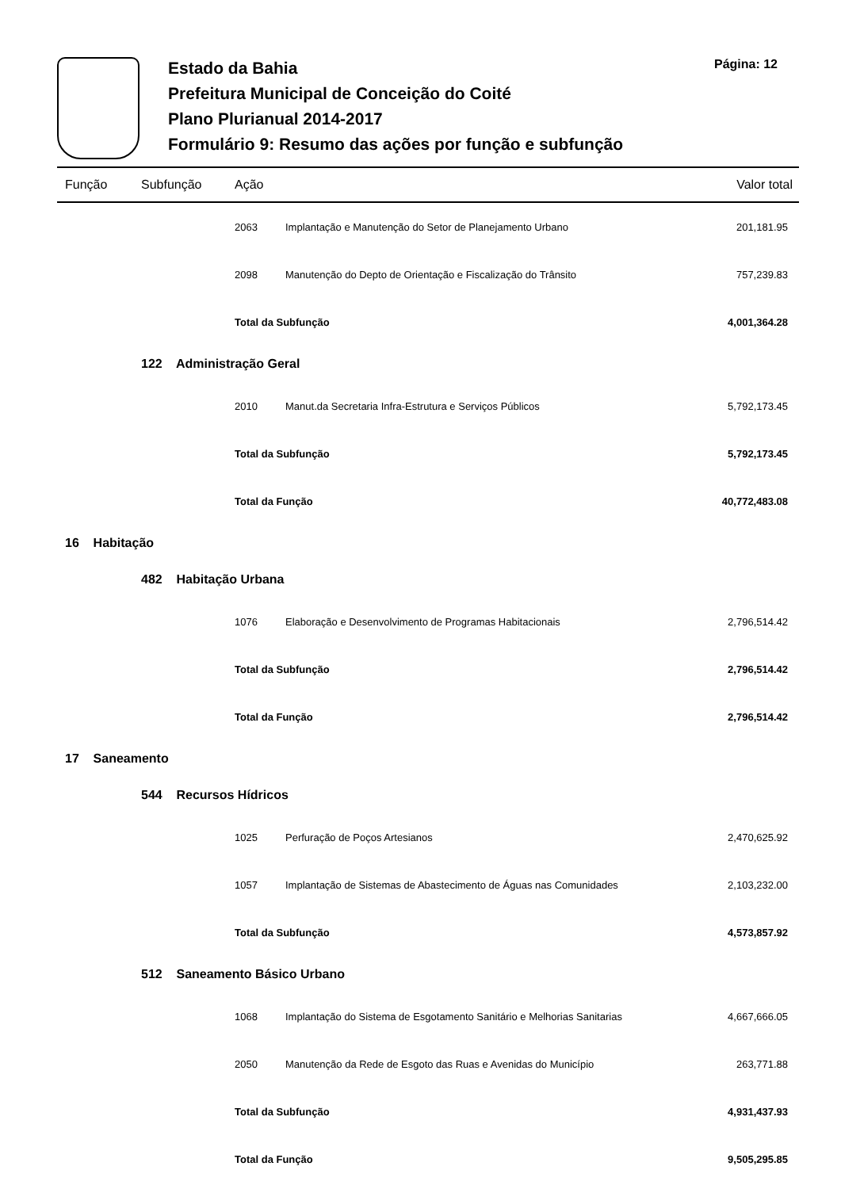Estado da Bahia
Prefeitura Municipal de Conceição do Coité
Plano Plurianual 2014-2017
Formulário 9: Resumo das ações por função e subfunção
Página: 12
| Função | Subfunção | Ação | | Valor total |
| --- | --- | --- | --- | --- |
| | | 2063 | Implantação e Manutenção do Setor de Planejamento Urbano | 201,181.95 |
| | | 2098 | Manutenção do Depto de Orientação e Fiscalização do Trânsito | 757,239.83 |
| | | Total da Subfunção | | 4,001,364.28 |
| | 122 Administração Geral | | | |
| | | 2010 | Manut.da Secretaria Infra-Estrutura e Serviços Públicos | 5,792,173.45 |
| | | Total da Subfunção | | 5,792,173.45 |
| | | Total da Função | | 40,772,483.08 |
| 16 Habitação | | | | |
| | 482 Habitação Urbana | | | |
| | | 1076 | Elaboração e Desenvolvimento de Programas Habitacionais | 2,796,514.42 |
| | | Total da Subfunção | | 2,796,514.42 |
| | | Total da Função | | 2,796,514.42 |
| 17 Saneamento | | | | |
| | 544 Recursos Hídricos | | | |
| | | 1025 | Perfuração de Poços Artesianos | 2,470,625.92 |
| | | 1057 | Implantação de Sistemas de Abastecimento de Águas nas Comunidades | 2,103,232.00 |
| | | Total da Subfunção | | 4,573,857.92 |
| | 512 Saneamento Básico Urbano | | | |
| | | 1068 | Implantação do Sistema de Esgotamento Sanitário e Melhorias Sanitarias | 4,667,666.05 |
| | | 2050 | Manutenção da Rede de Esgoto das Ruas e Avenidas do Município | 263,771.88 |
| | | Total da Subfunção | | 4,931,437.93 |
| | | Total da Função | | 9,505,295.85 |